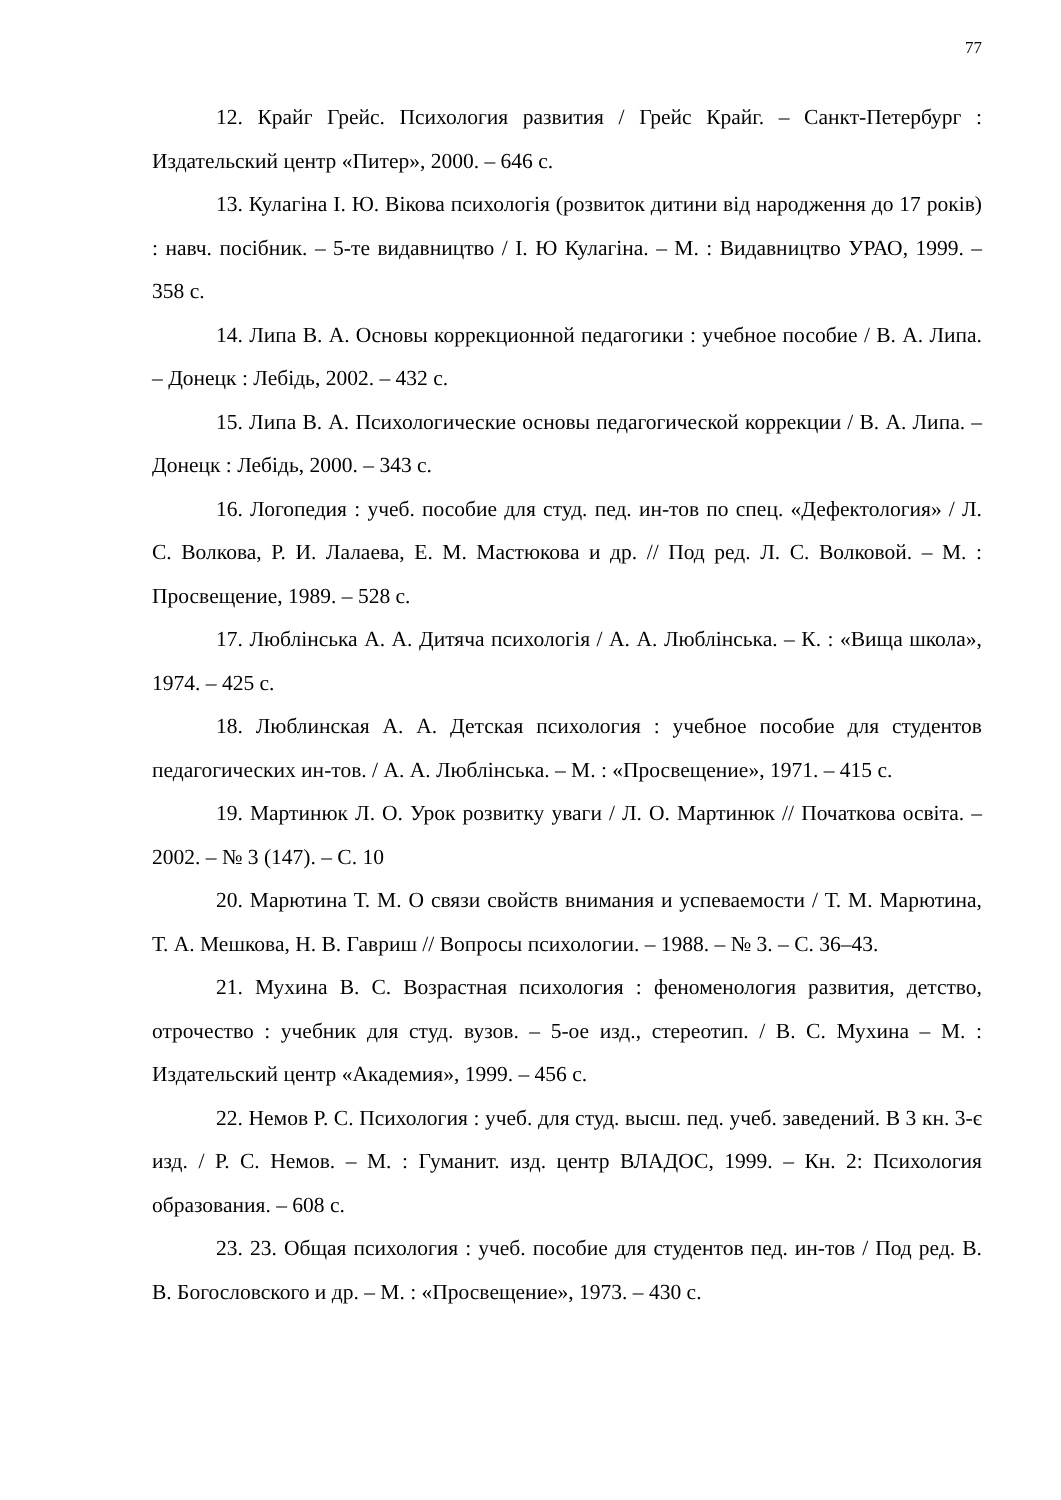77
12. Крайг Грейс. Психология развития / Грейс Крайг. – Санкт-Петербург : Издательский центр «Питер», 2000. – 646 с.
13. Кулагіна І. Ю. Вікова психологія (розвиток дитини від народження до 17 років) : навч. посібник. – 5-те видавництво / І. Ю Кулагіна. – М. : Видавництво УРАО, 1999. – 358 с.
14. Липа В. А. Основы коррекционной педагогики : учебное пособие / В. А. Липа. – Донецк : Лебідь, 2002. – 432 с.
15. Липа В. А. Психологические основы педагогической коррекции / В. А. Липа. – Донецк : Лебідь, 2000. – 343 с.
16. Логопедия : учеб. пособие для студ. пед. ин-тов по спец. «Дефектология» / Л. С. Волкова, Р. И. Лалаева, Е. М. Мастюкова и др. // Под ред. Л. С. Волковой. – М. : Просвещение, 1989. – 528 с.
17. Люблінська А. А. Дитяча психологія / А. А. Люблінська. – К. : «Вища школа», 1974. – 425 с.
18. Люблинская А. А. Детская психология : учебное пособие для студентов педагогических ин-тов. / А. А. Люблінська. – М. : «Просвещение», 1971. – 415 с.
19. Мартинюк Л. О. Урок розвитку уваги / Л. О. Мартинюк // Початкова освіта. – 2002. – № 3 (147). – С. 10
20. Марютина Т. М. О связи свойств внимания и успеваемости / Т. М. Марютина, Т. А. Мешкова, Н. В. Гавриш // Вопросы психологии. – 1988. – № 3. – С. 36–43.
21. Мухина В. С. Возрастная психология : феноменология развития, детство, отрочество : учебник для студ. вузов. – 5-ое изд., стереотип. / В. С. Мухина – М. : Издательский центр «Академия», 1999. – 456 с.
22. Немов Р. С. Психология : учеб. для студ. высш. пед. учеб. заведений. В 3 кн. 3-є изд. / Р. С. Немов. – М. : Гуманит. изд. центр ВЛАДОС, 1999. – Кн. 2: Психология образования. – 608 с.
23. 23. Общая психология : учеб. пособие для студентов пед. ин-тов / Под ред. В. В. Богословского и др. – М. : «Просвещение», 1973. – 430 с.